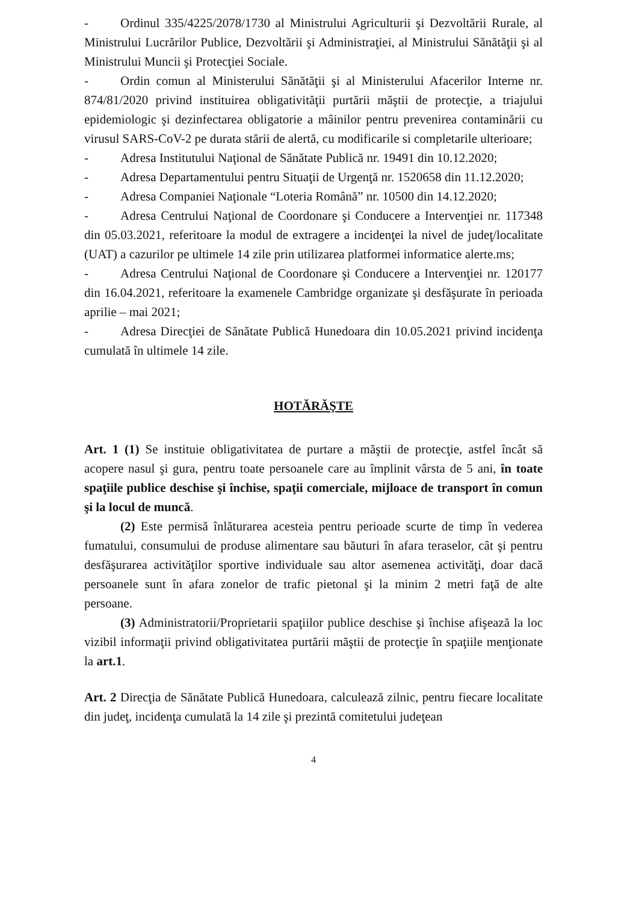- Ordinul 335/4225/2078/1730 al Ministrului Agriculturii şi Dezvoltării Rurale, al Ministrului Lucrărilor Publice, Dezvoltării şi Administraţiei, al Ministrului Sănătăţii şi al Ministrului Muncii şi Protecţiei Sociale.
- Ordin comun al Ministerului Sănătăţii şi al Ministerului Afacerilor Interne nr. 874/81/2020 privind instituirea obligativităţii purtării măştii de protecţie, a triajului epidemiologic şi dezinfectarea obligatorie a mâinilor pentru prevenirea contaminării cu virusul SARS-CoV-2 pe durata stării de alertă, cu modificarile si completarile ulterioare;
- Adresa Institutului Naţional de Sănătate Publică nr. 19491 din 10.12.2020;
- Adresa Departamentului pentru Situaţii de Urgenţă nr. 1520658 din 11.12.2020;
- Adresa Companiei Naţionale “Loteria Română” nr. 10500 din 14.12.2020;
- Adresa Centrului Naţional de Coordonare şi Conducere a Intervenţiei nr. 117348 din 05.03.2021, referitoare la modul de extragere a incidenţei la nivel de judeţ/localitate (UAT) a cazurilor pe ultimele 14 zile prin utilizarea platformei informatice alerte.ms;
- Adresa Centrului Naţional de Coordonare şi Conducere a Intervenţiei nr. 120177 din 16.04.2021, referitoare la examenele Cambridge organizate şi desfăşurate în perioada aprilie – mai 2021;
- Adresa Direcţiei de Sănătate Publică Hunedoara din 10.05.2021 privind incidenţa cumulată în ultimele 14 zile.
HOTĂRĂŞTE
Art. 1 (1) Se instituie obligativitatea de purtare a măştii de protecţie, astfel încât să acopere nasul şi gura, pentru toate persoanele care au împlinit vârsta de 5 ani, în toate spaţiile publice deschise şi închise, spaţii comerciale, mijloace de transport în comun şi la locul de muncă.
(2) Este permisă înlăturarea acesteia pentru perioade scurte de timp în vederea fumatului, consumului de produse alimentare sau băuturi în afara teraselor, cât şi pentru desfăşurarea activităţilor sportive individuale sau altor asemenea activităţi, doar dacă persoanele sunt în afara zonelor de trafic pietonal şi la minim 2 metri faţă de alte persoane.
(3) Administratorii/Proprietarii spaţiilor publice deschise şi închise afişează la loc vizibil informaţii privind obligativitatea purtării măştii de protecţie în spaţiile menţionate la art.1.
Art. 2 Direcţia de Sănătate Publică Hunedoara, calculează zilnic, pentru fiecare localitate din judeţ, incidenţa cumulată la 14 zile şi prezintă comitetului judeţean
4